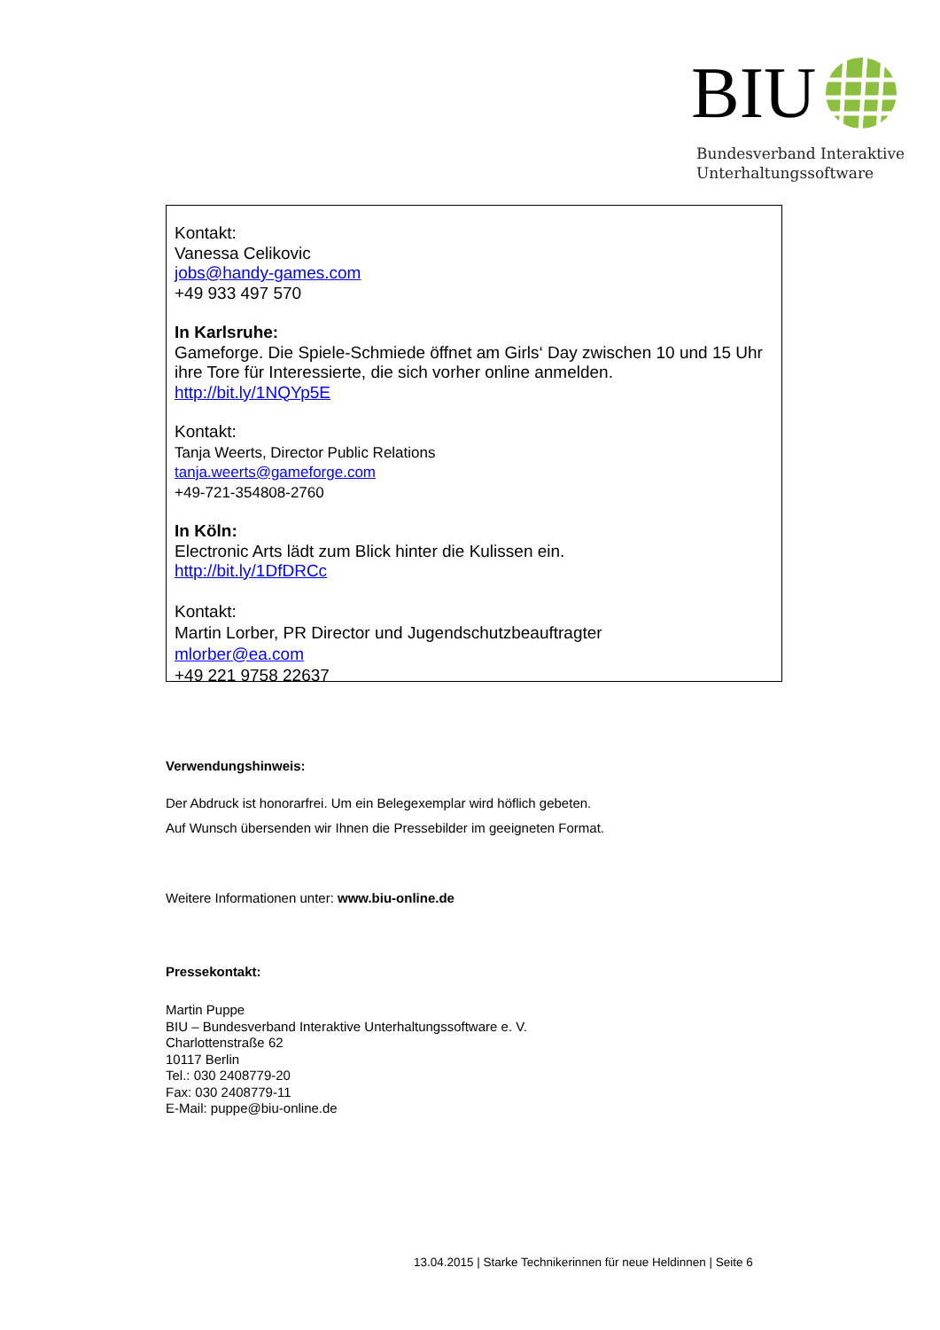BIU
Bundesverband Interaktive
Unterhaltungssoftware
Kontakt:
Vanessa Celikovic
jobs@handy-games.com
+49 933 497 570
In Karlsruhe:
Gameforge. Die Spiele-Schmiede öffnet am Girls‘ Day zwischen 10 und 15 Uhr ihre Tore für Interessierte, die sich vorher online anmelden.
http://bit.ly/1NQYp5E
Kontakt:
Tanja Weerts, Director Public Relations
tanja.weerts@gameforge.com
+49-721-354808-2760
In Köln:
Electronic Arts lädt zum Blick hinter die Kulissen ein.
http://bit.ly/1DfDRCc
Kontakt:
Martin Lorber, PR Director und Jugendschutzbeauftragter
mlorber@ea.com
+49 221 9758 22637
Verwendungshinweis:
Der Abdruck ist honorarfrei. Um ein Belegexemplar wird höflich gebeten.
Auf Wunsch übersenden wir Ihnen die Pressebilder im geeigneten Format.
Weitere Informationen unter: www.biu-online.de
Pressekontakt:
Martin Puppe
BIU – Bundesverband Interaktive Unterhaltungssoftware e. V.
Charlottenstraße 62
10117 Berlin
Tel.: 030 2408779-20
Fax: 030 2408779-11
E-Mail: puppe@biu-online.de
13.04.2015 | Starke Technikerinnen für neue Heldinnen | Seite 6